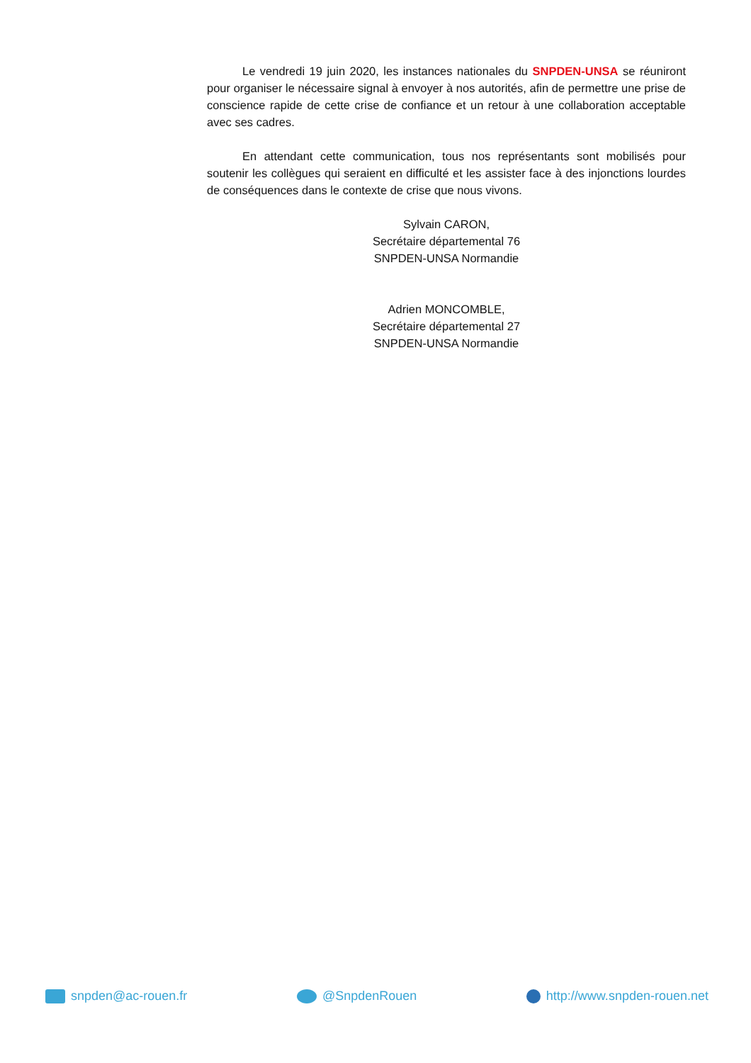Le vendredi 19 juin 2020, les instances nationales du SNPDEN-UNSA se réuniront pour organiser le nécessaire signal à envoyer à nos autorités, afin de permettre une prise de conscience rapide de cette crise de confiance et un retour à une collaboration acceptable avec ses cadres.
En attendant cette communication, tous nos représentants sont mobilisés pour soutenir les collègues qui seraient en difficulté et les assister face à des injonctions lourdes de conséquences dans le contexte de crise que nous vivons.
Sylvain CARON,
Secrétaire départemental 76
SNPDEN-UNSA Normandie
Adrien MONCOMBLE,
Secrétaire départemental 27
SNPDEN-UNSA Normandie
snpden@ac-rouen.fr @SnpdenRouen http://www.snpden-rouen.net